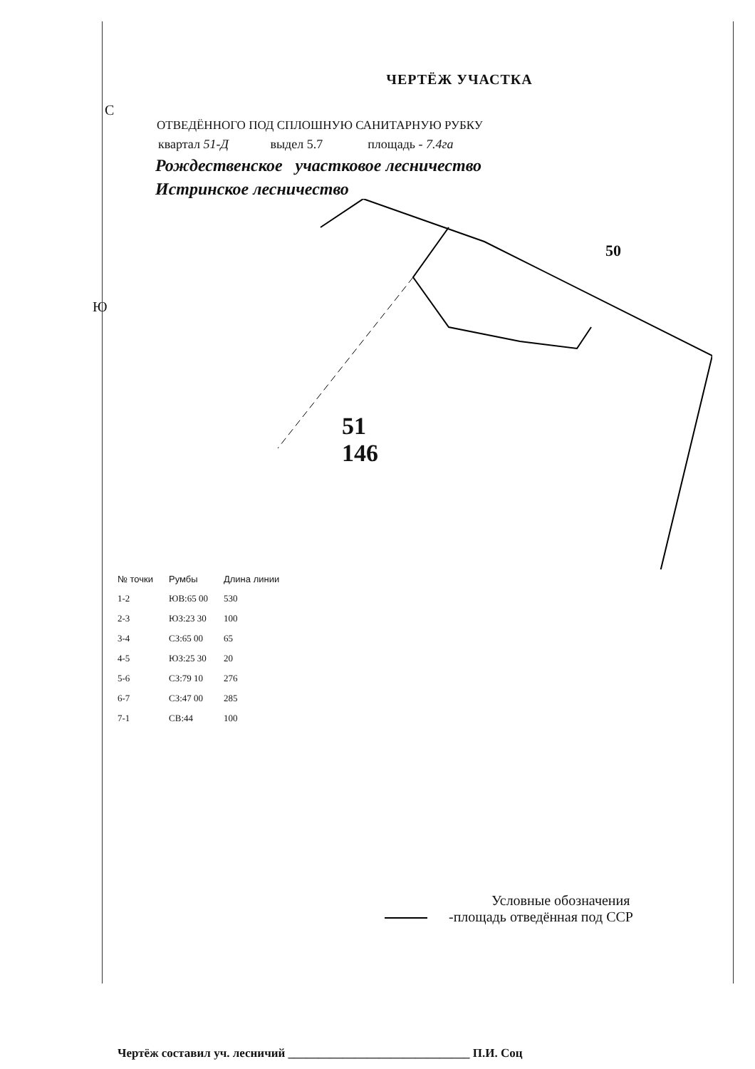ЧЕРТЁЖ УЧАСТКА
С
ОТВЕДЁННОГО ПОД СПЛОШНУЮ САНИТАРНУЮ РУБКУ
квартал 51-Д выдел 5.7 площадь - 7.4га
Рождественское участковое лесничество
Истринское лесничество
Ю
50
51
146
| № точки | Румбы | Длина линии |
| --- | --- | --- |
| 1-2 | ЮВ:65 00 | 530 |
| 2-3 | ЮЗ:23 30 | 100 |
| 3-4 | СЗ:65 00 | 65 |
| 4-5 | ЮЗ:25 30 | 20 |
| 5-6 | СЗ:79 10 | 276 |
| 6-7 | СЗ:47 00 | 285 |
| 7-1 | СВ:44 | 100 |
Условные обозначения
-площадь отведённая под ССР
Чертёж составил уч. лесничий ______________________________ П.И. Соц